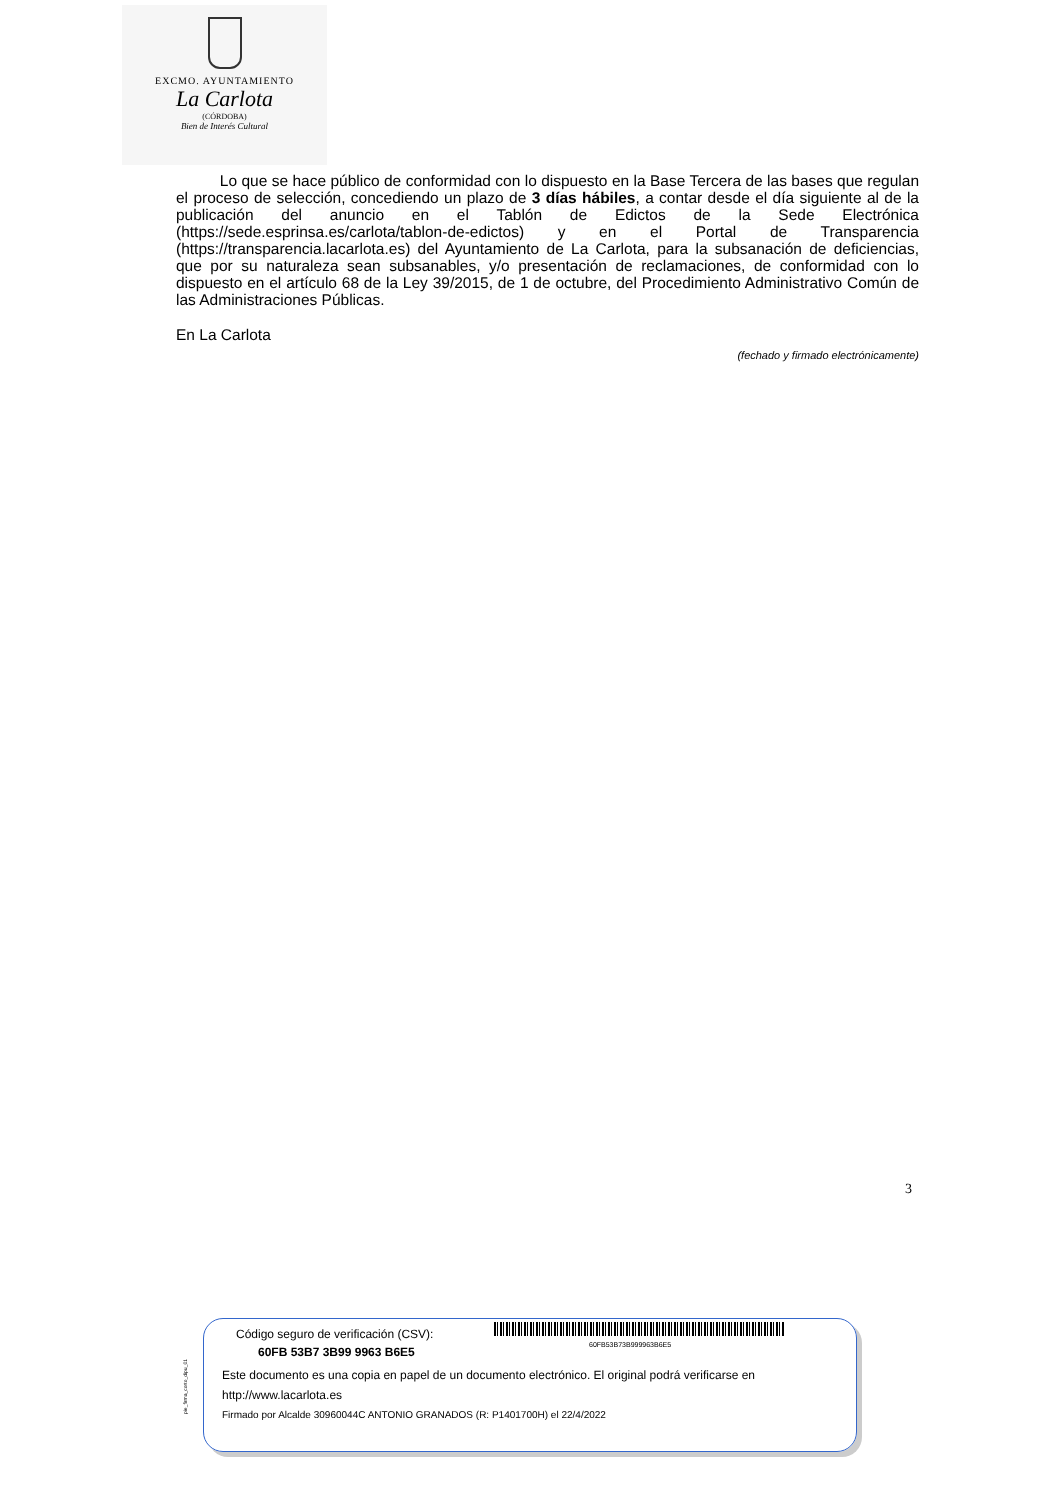EXCMO. AYUNTAMIENTO
La Carlota
(CÓRDOBA)
Bien de Interés Cultural
Lo que se hace público de conformidad con lo dispuesto en la Base Tercera de las bases que regulan el proceso de selección, concediendo un plazo de 3 días hábiles, a contar desde el día siguiente al de la publicación del anuncio en el Tablón de Edictos de la Sede Electrónica (https://sede.esprinsa.es/carlota/tablon-de-edictos) y en el Portal de Transparencia (https://transparencia.lacarlota.es) del Ayuntamiento de La Carlota, para la subsanación de deficiencias, que por su naturaleza sean subsanables, y/o presentación de reclamaciones, de conformidad con lo dispuesto en el artículo 68 de la Ley 39/2015, de 1 de octubre, del Procedimiento Administrativo Común de las Administraciones Públicas.
En La Carlota
(fechado y firmado electrónicamente)
3
pie_firma_corto_dipu_01
Código seguro de verificación (CSV):
60FB 53B7 3B99 9963 B6E5
60FB53B73B999963B6E5
Este documento es una copia en papel de un documento electrónico. El original podrá verificarse en
http://www.lacarlota.es
Firmado por Alcalde 30960044C ANTONIO GRANADOS (R: P1401700H) el 22/4/2022